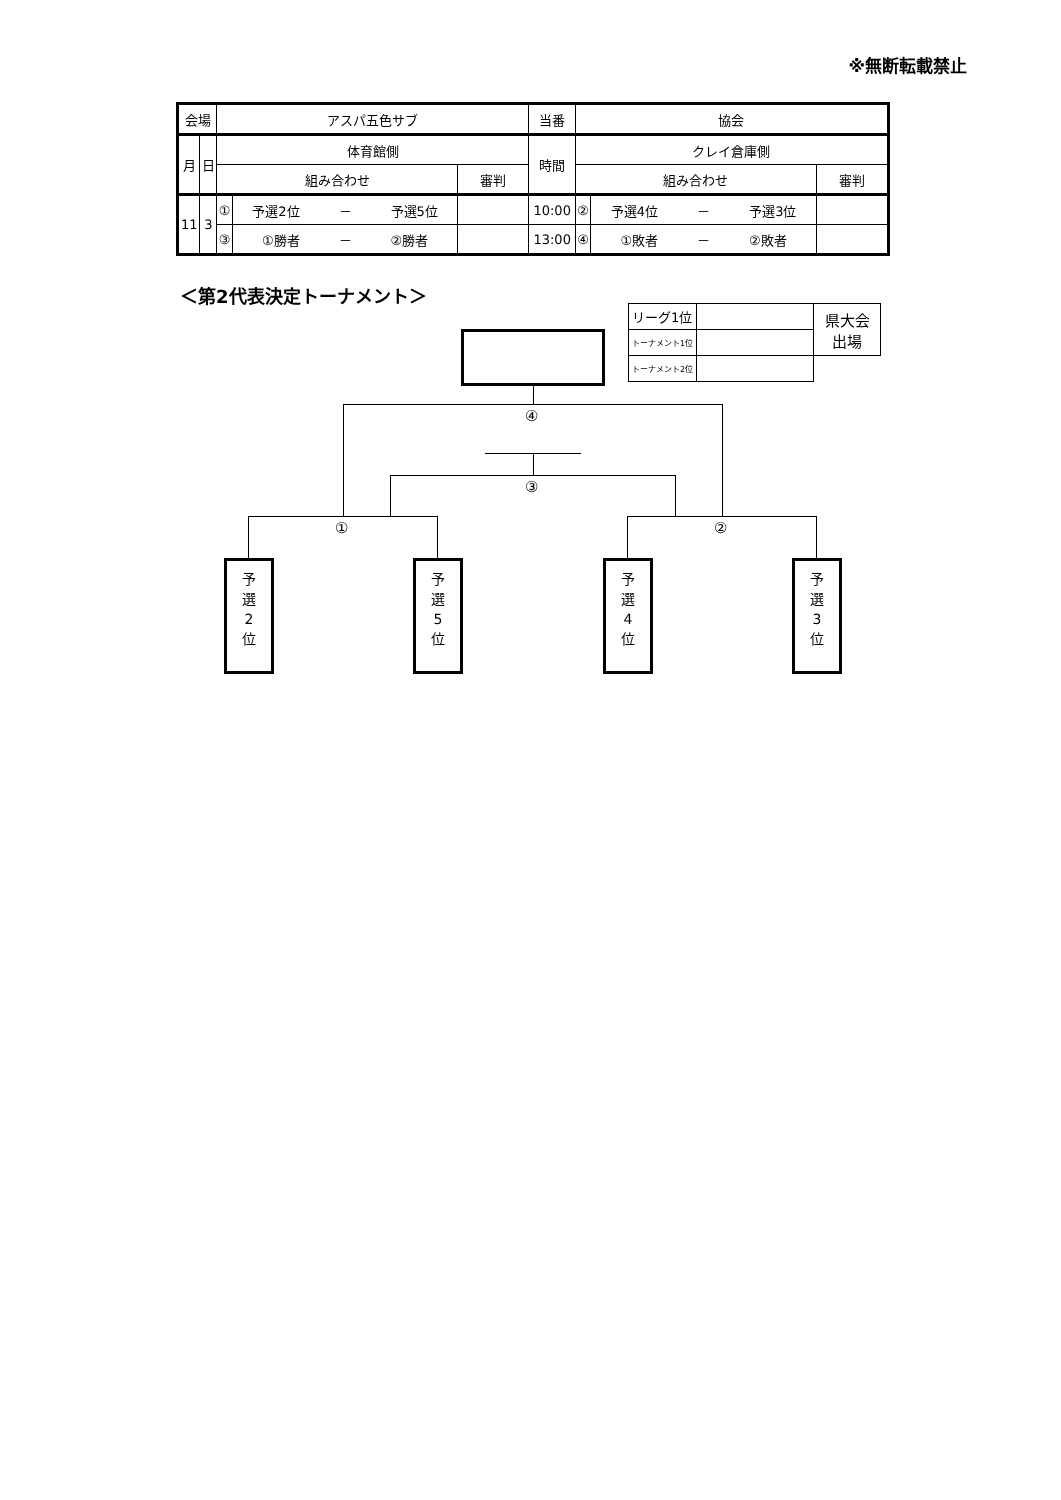※無断転載禁止
| 会場 | | アスパ五色サブ | | | 当番 | 協会 | | |
| 月 | 日 | 体育館側 | | | 時間 | クレイ倉庫側 | | |
| | | 組み合わせ | | 審判 | | 組み合わせ | | 審判 |
| 11 | 3 | ① | 予選2位 － 予選5位 | | 10:00 | ② | 予選4位 － 予選3位 | |
| | | ③ | ①勝者 － ②勝者 | | 13:00 | ④ | ①敗者 － ②敗者 | |
＜第2代表決定トーナメント＞
| リーグ1位 | | 県大会 出場 |
| トーナメント1位 | | |
| トーナメント2位 | | |
④
③
① ②
予
選
2
位
予
選
5
位
予
選
4
位
予
選
3
位